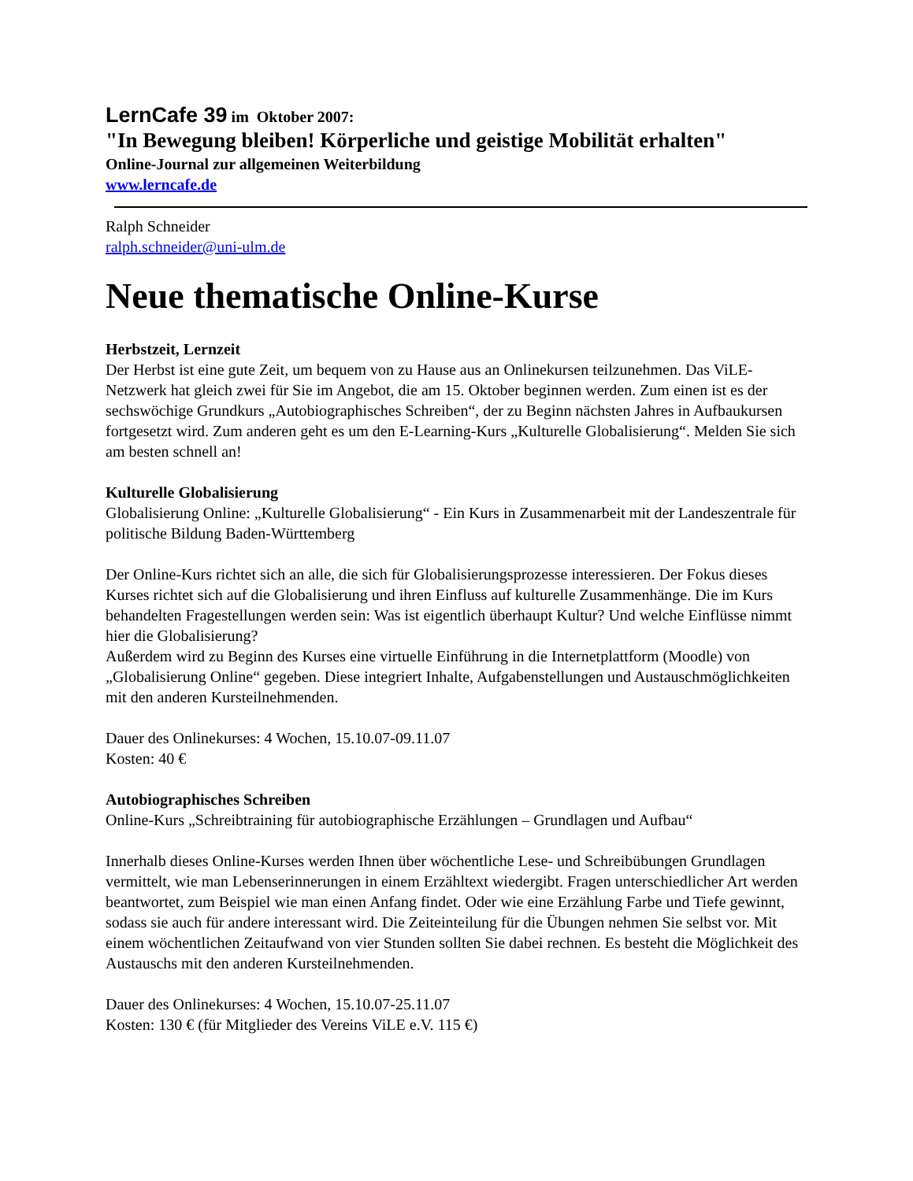LernCafe 39 im Oktober 2007:
"In Bewegung bleiben! Körperliche und geistige Mobilität erhalten"
Online-Journal zur allgemeinen Weiterbildung
www.lerncafe.de
Ralph Schneider
ralph.schneider@uni-ulm.de
Neue thematische Online-Kurse
Herbstzeit, Lernzeit
Der Herbst ist eine gute Zeit, um bequem von zu Hause aus an Onlinekursen teilzunehmen. Das ViLE-Netzwerk hat gleich zwei für Sie im Angebot, die am 15. Oktober beginnen werden. Zum einen ist es der sechswöchige Grundkurs „Autobiographisches Schreiben“, der zu Beginn nächsten Jahres in Aufbaukursen fortgesetzt wird. Zum anderen geht es um den E-Learning-Kurs „Kulturelle Globalisierung“. Melden Sie sich am besten schnell an!
Kulturelle Globalisierung
Globalisierung Online: „Kulturelle Globalisierung“ - Ein Kurs in Zusammenarbeit mit der Landeszentrale für politische Bildung Baden-Württemberg
Der Online-Kurs richtet sich an alle, die sich für Globalisierungsprozesse interessieren. Der Fokus dieses Kurses richtet sich auf die Globalisierung und ihren Einfluss auf kulturelle Zusammenhänge. Die im Kurs behandelten Fragestellungen werden sein: Was ist eigentlich überhaupt Kultur? Und welche Einflüsse nimmt hier die Globalisierung?
Außerdem wird zu Beginn des Kurses eine virtuelle Einführung in die Internetplattform (Moodle) von „Globalisierung Online“ gegeben. Diese integriert Inhalte, Aufgabenstellungen und Austauschmöglichkeiten mit den anderen Kursteilnehmenden.
Dauer des Onlinekurses: 4 Wochen, 15.10.07-09.11.07
Kosten: 40 €
Autobiographisches Schreiben
Online-Kurs „Schreibtraining für autobiographische Erzählungen – Grundlagen und Aufbau“
Innerhalb dieses Online-Kurses werden Ihnen über wöchentliche Lese- und Schreibübungen Grundlagen vermittelt, wie man Lebenserinnerungen in einem Erzähltext wiedergibt. Fragen unterschiedlicher Art werden beantwortet, zum Beispiel wie man einen Anfang findet. Oder wie eine Erzählung Farbe und Tiefe gewinnt, sodass sie auch für andere interessant wird. Die Zeiteinteilung für die Übungen nehmen Sie selbst vor. Mit einem wöchentlichen Zeitaufwand von vier Stunden sollten Sie dabei rechnen. Es besteht die Möglichkeit des Austauschs mit den anderen Kursteilnehmenden.
Dauer des Onlinekurses: 4 Wochen, 15.10.07-25.11.07
Kosten: 130 € (für Mitglieder des Vereins ViLE e.V. 115 €)